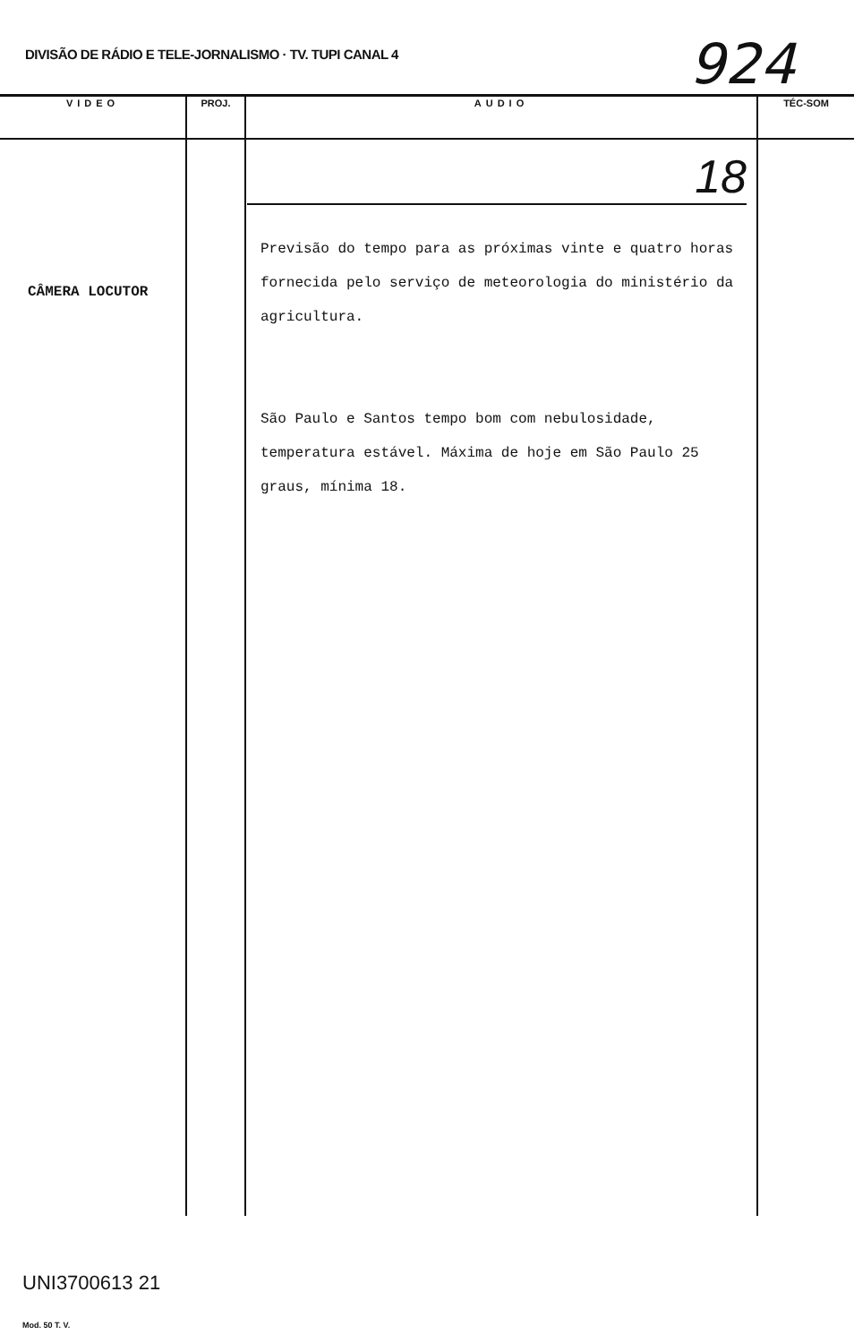DIVISÃO DE RÁDIO E TELE-JORNALISMO · TV. TUPI CANAL 4
924
| VIDEO | PROJ. | AUDIO | TÉC-SOM |
| --- | --- | --- | --- |
| CÂMERA LOCUTOR | | 18 Previsão do tempo para as próximas vinte e quatro horas fornecida pelo serviço de meteorologia do ministério da agricultura. São Paulo e Santos tempo bom com nebulosidade, temperatura estável. Máxima de hoje em São Paulo 25 graus, mínima 18. | |
UNI3700613 21
Mod. 50 T. V.